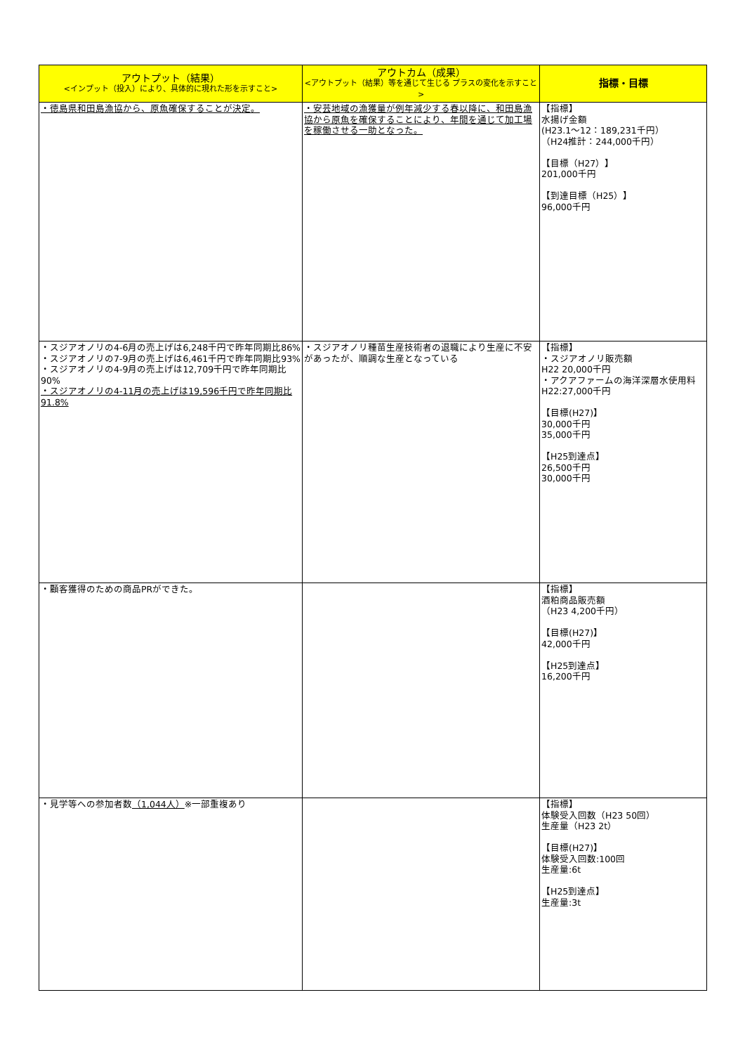| アウトプット（結果） <インプット（投入）により、具体的に現れた形を示すこと> | アウトカム（成果） <アウトプット（結果）等を通じて生じる プラスの変化を示すこと> | 指標・目標 |
| --- | --- | --- |
| ・徳島県和田島漁協から、原魚確保することが決定。 | ・安芸地域の漁獲量が例年減少する春以降に、和田島漁協から原魚を確保することにより、年間を通じて加工場を稼働させる一助となった。 | 【指標】 水揚げ金額 (H23.1～12：189,231千円） （H24推計：244,000千円） 【目標（H27）】 201,000千円 【到達目標（H25）】 96,000千円 |
| ・スジアオノリの4-6月の売上げは6,248千円で昨年同期比86% ・スジアオノリの7-9月の売上げは6,461千円で昨年同期比93% ・スジアオノリの4-9月の売上げは12,709千円で昨年同期比90% ・スジアオノリの4-11月の売上げは19,596千円で昨年同期比91.8% | ・スジアオノリ種苗生産技術者の退職により生産に不安があったが、順調な生産となっている | 【指標】 ・スジアオノリ販売額 H22 20,000千円 ・アクアファームの海洋深層水使用料 H22:27,000千円 【目標(H27)】 30,000千円 35,000千円 【H25到達点】 26,500千円 30,000千円 |
| ・顧客獲得のための商品PRができた。 | | 【指標】 酒粕商品販売額 （H23 4,200千円） 【目標(H27)】 42,000千円 【H25到達点】 16,200千円 |
| ・見学等への参加者数 （1,044人） ※一部重複あり | | 【指標】 体験受入回数（H23 50回） 生産量（H23 2t） 【目標(H27)】 体験受入回数:100回 生産量:6t 【H25到達点】 生産量:3t |